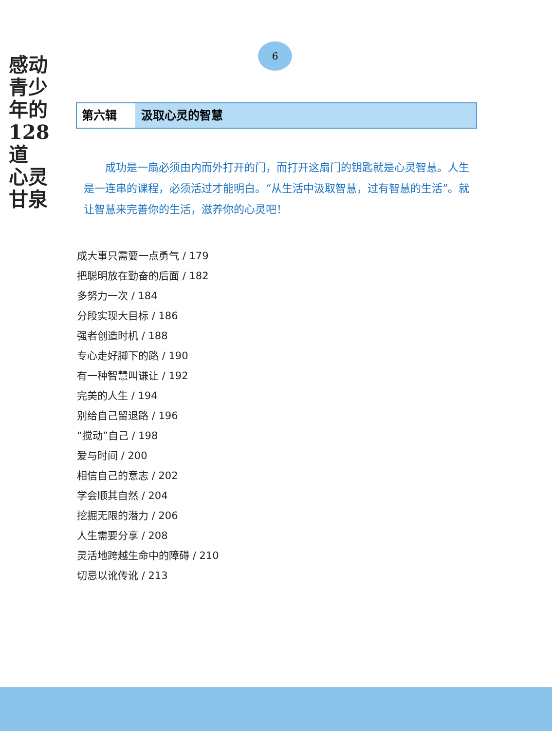感动
青少年的
128道
心灵
甘泉
6
第六辑 汲取心灵的智慧
成功是一扇必须由内而外打开的门，而打开这扇门的钥匙就是心灵智慧。人生是一连串的课程，必须活过才能明白。“从生活中汲取智慧，过有智慧的生活”。就让智慧来完善你的生活，滋养你的心灵吧！
成大事只需要一点勇气 / 179
把聪明放在勤奋的后面 / 182
多努力一次 / 184
分段实现大目标 / 186
强者创造时机 / 188
专心走好脚下的路 / 190
有一种智慧叫谦让 / 192
完美的人生 / 194
别给自己留退路 / 196
“搅动”自己 / 198
爱与时间 / 200
相信自己的意志 / 202
学会顺其自然 / 204
挖掘无限的潜力 / 206
人生需要分享 / 208
灵活地跨越生命中的障碍 / 210
切忌以讹传讹 / 213